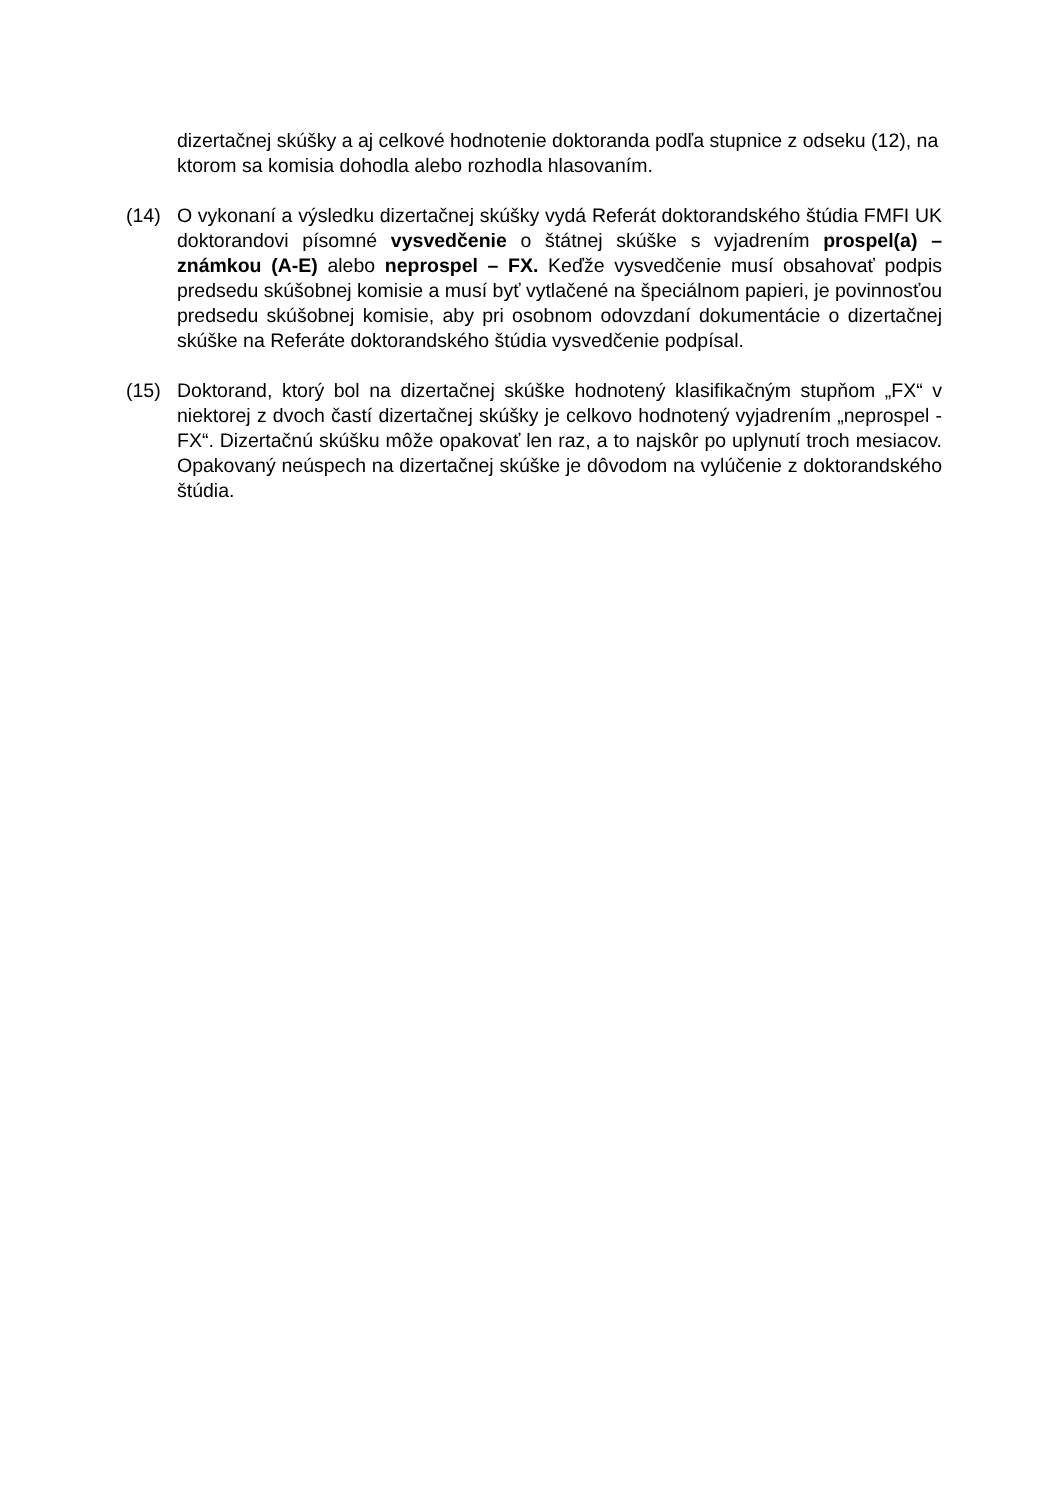dizertačnej skúšky a aj celkové hodnotenie doktoranda podľa stupnice z odseku (12), na ktorom sa komisia dohodla alebo rozhodla hlasovaním.
(14) O vykonaní a výsledku dizertačnej skúšky vydá Referát doktorandského štúdia FMFI UK doktorandovi písomné vysvedčenie o štátnej skúške s vyjadrením prospel(a) – známkou (A-E) alebo neprospel – FX. Keďže vysvedčenie musí obsahovať podpis predsedu skúšobnej komisie a musí byť vytlačené na špeciálnom papieri, je povinnosťou predsedu skúšobnej komisie, aby pri osobnom odovzdaní dokumentácie o dizertačnej skúške na Referáte doktorandského štúdia vysvedčenie podpísal.
(15) Doktorand, ktorý bol na dizertačnej skúške hodnotený klasifikačným stupňom „FX“ v niektorej z dvoch častí dizertačnej skúšky je celkovo hodnotený vyjadrením „neprospel - FX“. Dizertačnú skúšku môže opakovať len raz, a to najskôr po uplynutí troch mesiacov. Opakovaný neúspech na dizertačnej skúške je dôvodom na vylúčenie z doktorandského štúdia.